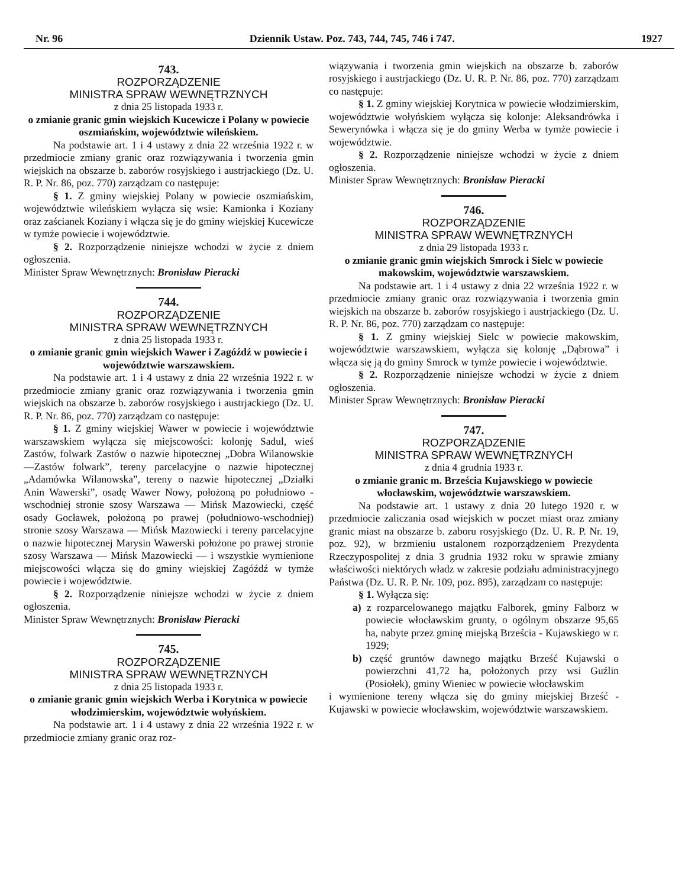Nr. 96 Dziennik Ustaw. Poz. 743, 744, 745, 746 i 747. 1927
743.
ROZPORZĄDZENIE
MINISTRA SPRAW WEWNĘTRZNYCH
z dnia 25 listopada 1933 r.
o zmianie granic gmin wiejskich Kucewicze i Polany w powiecie oszmiańskim, województwie wileńskiem.
Na podstawie art. 1 i 4 ustawy z dnia 22 września 1922 r. w przedmiocie zmiany granic oraz rozwiązywania i tworzenia gmin wiejskich na obszarze b. zaborów rosyjskiego i austrjackiego (Dz. U. R. P. Nr. 86, poz. 770) zarządzam co następuje:
§ 1. Z gminy wiejskiej Polany w powiecie oszmiańskim, województwie wileńskiem wyłącza się wsie: Kamionka i Koziany oraz zaścianek Koziany i włącza się je do gminy wiejskiej Kucewicze w tymże powiecie i województwie.
§ 2. Rozporządzenie niniejsze wchodzi w życie z dniem ogłoszenia.
Minister Spraw Wewnętrznych: Bronisław Pieracki
744.
ROZPORZĄDZENIE
MINISTRA SPRAW WEWNĘTRZNYCH
z dnia 25 listopada 1933 r.
o zmianie granic gmin wiejskich Wawer i Zagóźdź w powiecie i województwie warszawskiem.
Na podstawie art. 1 i 4 ustawy z dnia 22 września 1922 r. w przedmiocie zmiany granic oraz rozwiązywania i tworzenia gmin wiejskich na obszarze b. zaborów rosyjskiego i austrjackiego (Dz. U. R. P. Nr. 86, poz. 770) zarządzam co następuje:
§ 1. Z gminy wiejskiej Wawer w powiecie i województwie warszawskiem wyłącza się miejscowości: kolonję Sadul, wieś Zastów, folwark Zastów o nazwie hipotecznej „Dobra Wilanowskie—Zastów folwark”, tereny parcelacyjne o nazwie hipotecznej „Adamówka Wilanowska”, tereny o nazwie hipotecznej „Działki Anin Wawerski”, osadę Wawer Nowy, położoną po południowo - wschodniej stronie szosy Warszawa — Mińsk Mazowiecki, część osady Gocławek, położoną po prawej (południowo-wschodniej) stronie szosy Warszawa — Mińsk Mazowiecki i tereny parcelacyjne o nazwie hipotecznej Marysin Wawerski położone po prawej stronie szosy Warszawa — Mińsk Mazowiecki — i wszystkie wymienione miejscowości włącza się do gminy wiejskiej Zagóźdź w tymże powiecie i województwie.
§ 2. Rozporządzenie niniejsze wchodzi w życie z dniem ogłoszenia.
Minister Spraw Wewnętrznych: Bronisław Pieracki
745.
ROZPORZĄDZENIE
MINISTRA SPRAW WEWNĘTRZNYCH
z dnia 25 listopada 1933 r.
o zmianie granic gmin wiejskich Werba i Korytnica w powiecie włodzimierskim, województwie wołyńskiem.
Na podstawie art. 1 i 4 ustawy z dnia 22 września 1922 r. w przedmiocie zmiany granic oraz roz-
wiązywania i tworzenia gmin wiejskich na obszarze b. zaborów rosyjskiego i austrjackiego (Dz. U. R. P. Nr. 86, poz. 770) zarządzam co następuje:
§ 1. Z gminy wiejskiej Korytnica w powiecie włodzimierskim, województwie wołyńskiem wyłącza się kolonje: Aleksandrówka i Sewerynówka i włącza się je do gminy Werba w tymże powiecie i województwie.
§ 2. Rozporządzenie niniejsze wchodzi w życie z dniem ogłoszenia.
Minister Spraw Wewnętrznych: Bronisław Pieracki
746.
ROZPORZĄDZENIE
MINISTRA SPRAW WEWNĘTRZNYCH
z dnia 29 listopada 1933 r.
o zmianie granic gmin wiejskich Smrock i Sielc w powiecie makowskim, województwie warszawskiem.
Na podstawie art. 1 i 4 ustawy z dnia 22 września 1922 r. w przedmiocie zmiany granic oraz rozwiązywania i tworzenia gmin wiejskich na obszarze b. zaborów rosyjskiego i austrjackiego (Dz. U. R. P. Nr. 86, poz. 770) zarządzam co następuje:
§ 1. Z gminy wiejskiej Sielc w powiecie makowskim, województwie warszawskiem, wyłącza się kolonję „Dąbrowa” i włącza się ją do gminy Smrock w tymże powiecie i województwie.
§ 2. Rozporządzenie niniejsze wchodzi w życie z dniem ogłoszenia.
Minister Spraw Wewnętrznych: Bronisław Pieracki
747.
ROZPORZĄDZENIE
MINISTRA SPRAW WEWNĘTRZNYCH
z dnia 4 grudnia 1933 r.
o zmianie granic m. Brześcia Kujawskiego w powiecie włocławskim, województwie warszawskiem.
Na podstawie art. 1 ustawy z dnia 20 lutego 1920 r. w przedmiocie zaliczania osad wiejskich w poczet miast oraz zmiany granic miast na obszarze b. zaboru rosyjskiego (Dz. U. R. P. Nr. 19, poz. 92), w brzmieniu ustalonem rozporządzeniem Prezydenta Rzeczypospolitej z dnia 3 grudnia 1932 roku w sprawie zmiany właściwości niektórych władz w zakresie podziału administracyjnego Państwa (Dz. U. R. P. Nr. 109, poz. 895), zarządzam co następuje:
§ 1. Wyłącza się:
a) z rozparcelowanego majątku Falborek, gminy Falborz w powiecie włocławskim grunty, o ogólnym obszarze 95,65 ha, nabyte przez gminę miejską Brześcia - Kujawskiego w r. 1929;
b) część gruntów dawnego majątku Brześć Kujawski o powierzchni 41,72 ha, położonych przy wsi Guźlin (Posiołek), gminy Wieniec w powiecie włocławskim
i wymienione tereny włącza się do gminy miejskiej Brześć - Kujawski w powiecie włocławskim, województwie warszawskiem.